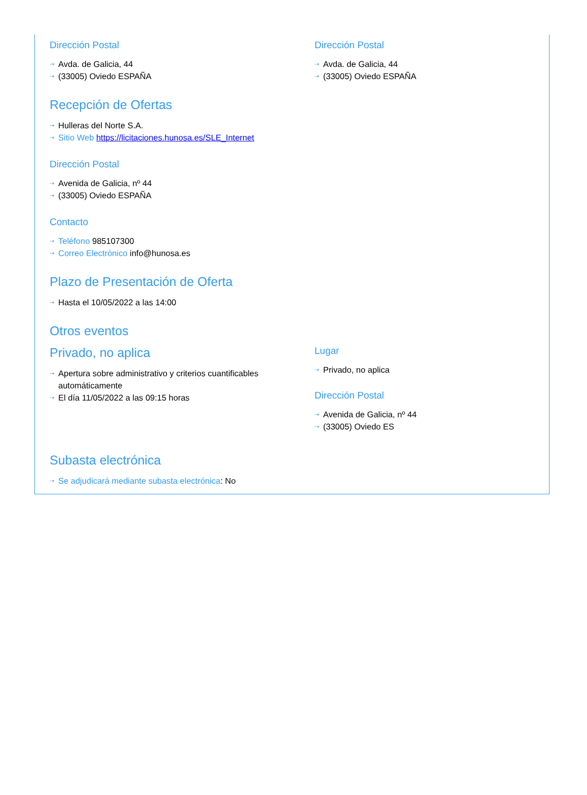Dirección Postal
Avda. de Galicia, 44
(33005) Oviedo ESPAÑA
Dirección Postal
Avda. de Galicia, 44
(33005) Oviedo ESPAÑA
Recepción de Ofertas
Hulleras del Norte S.A.
Sitio Web https://licitaciones.hunosa.es/SLE_Internet
Dirección Postal
Avenida de Galicia, nº 44
(33005) Oviedo ESPAÑA
Contacto
Teléfono 985107300
Correo Electrónico info@hunosa.es
Plazo de Presentación de Oferta
Hasta el 10/05/2022 a las 14:00
Otros eventos
Privado, no aplica
Apertura sobre administrativo y criterios cuantificables automáticamente
El día 11/05/2022 a las 09:15 horas
Lugar
Privado, no aplica
Dirección Postal
Avenida de Galicia, nº 44
(33005) Oviedo ES
Subasta electrónica
Se adjudicará mediante subasta electrónica: No